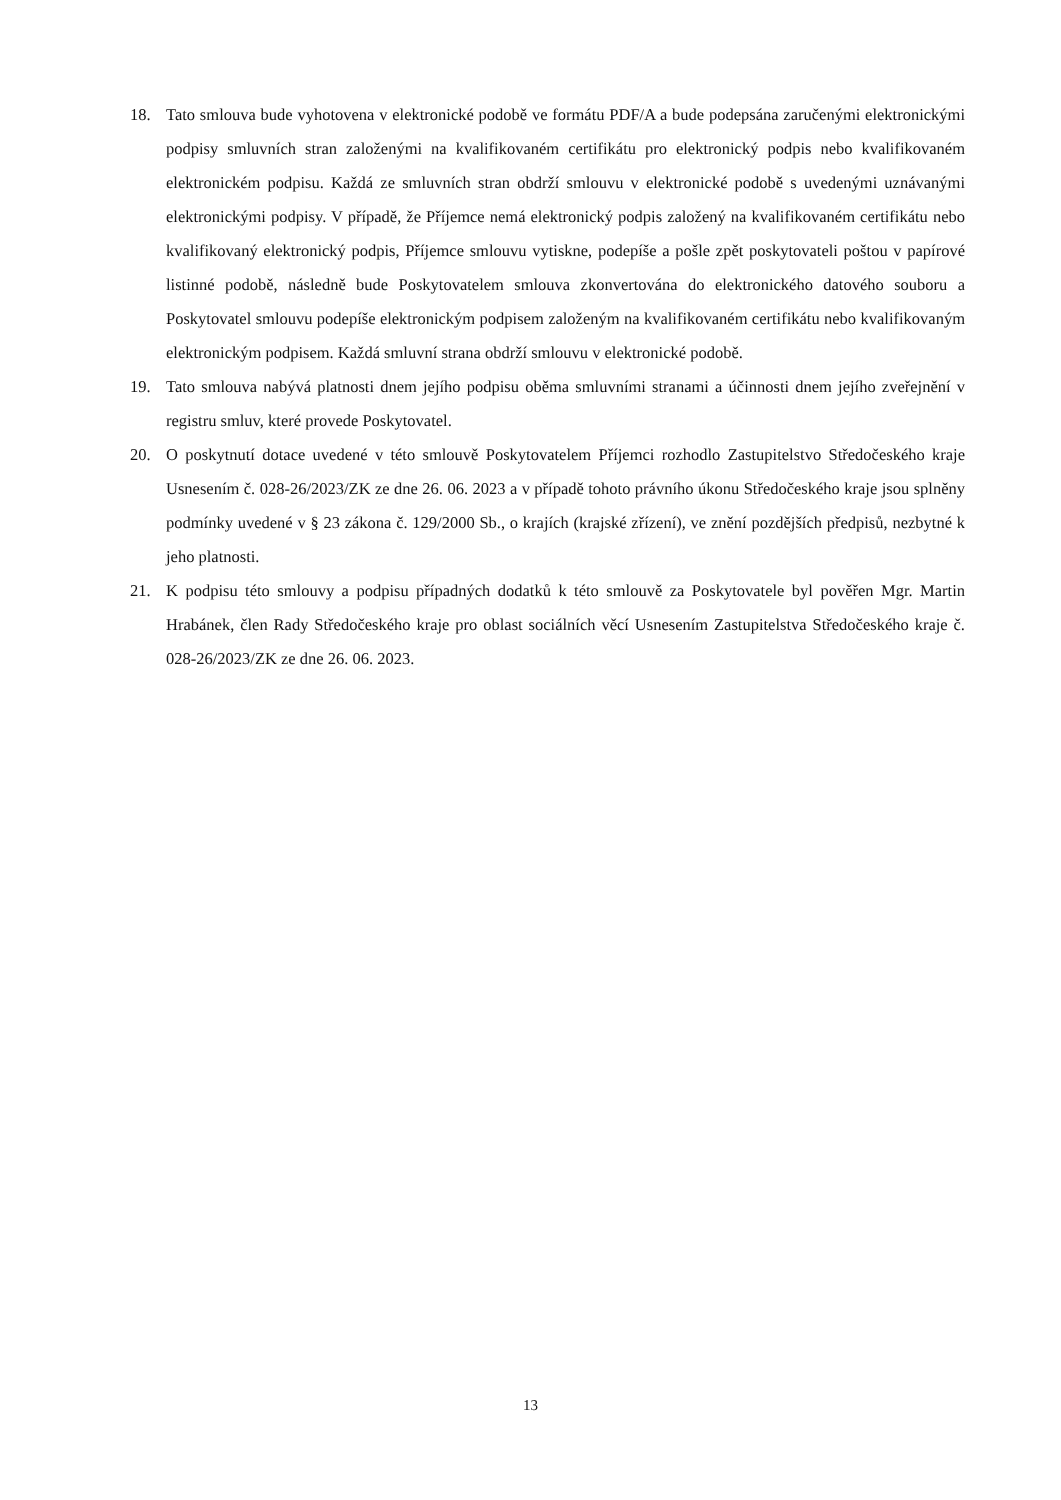18. Tato smlouva bude vyhotovena v elektronické podobě ve formátu PDF/A a bude podepsána zaručenými elektronickými podpisy smluvních stran založenými na kvalifikovaném certifikátu pro elektronický podpis nebo kvalifikovaném elektronickém podpisu. Každá ze smluvních stran obdrží smlouvu v elektronické podobě s uvedenými uznávanými elektronickými podpisy. V případě, že Příjemce nemá elektronický podpis založený na kvalifikovaném certifikátu nebo kvalifikovaný elektronický podpis, Příjemce smlouvu vytiskne, podepíše a pošle zpět poskytovateli poštou v papírové listinné podobě, následně bude Poskytovatelem smlouva zkonvertována do elektronického datového souboru a Poskytovatel smlouvu podepíše elektronickým podpisem založeným na kvalifikovaném certifikátu nebo kvalifikovaným elektronickým podpisem. Každá smluvní strana obdrží smlouvu v elektronické podobě.
19. Tato smlouva nabývá platnosti dnem jejího podpisu oběma smluvními stranami a účinnosti dnem jejího zveřejnění v registru smluv, které provede Poskytovatel.
20. O poskytnutí dotace uvedené v této smlouvě Poskytovatelem Příjemci rozhodlo Zastupitelstvo Středočeského kraje Usnesením č. 028-26/2023/ZK ze dne 26. 06. 2023 a v případě tohoto právního úkonu Středočeského kraje jsou splněny podmínky uvedené v § 23 zákona č. 129/2000 Sb., o krajích (krajské zřízení), ve znění pozdějších předpisů, nezbytné k jeho platnosti.
21. K podpisu této smlouvy a podpisu případných dodatků k této smlouvě za Poskytovatele byl pověřen Mgr. Martin Hrabánek, člen Rady Středočeského kraje pro oblast sociálních věcí Usnesením Zastupitelstva Středočeského kraje č. 028-26/2023/ZK ze dne 26. 06. 2023.
13